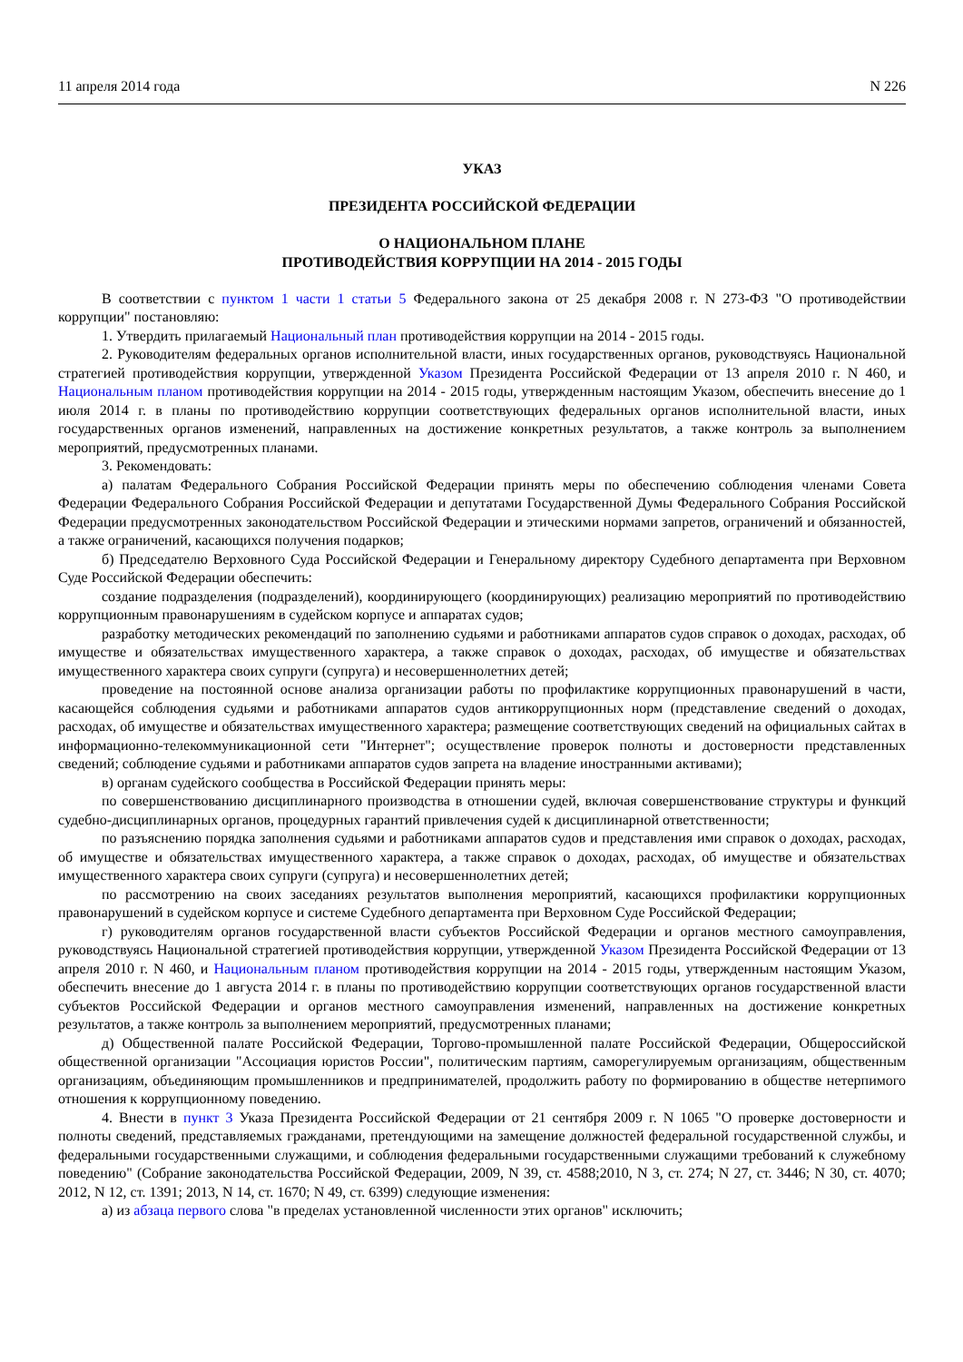11 апреля 2014 года N 226
УКАЗ
ПРЕЗИДЕНТА РОССИЙСКОЙ ФЕДЕРАЦИИ
О НАЦИОНАЛЬНОМ ПЛАНЕ
ПРОТИВОДЕЙСТВИЯ КОРРУПЦИИ НА 2014 - 2015 ГОДЫ
В соответствии с пунктом 1 части 1 статьи 5 Федерального закона от 25 декабря 2008 г. N 273-ФЗ "О противодействии коррупции" постановляю:
1. Утвердить прилагаемый Национальный план противодействия коррупции на 2014 - 2015 годы.
2. Руководителям федеральных органов исполнительной власти, иных государственных органов, руководствуясь Национальной стратегией противодействия коррупции, утвержденной Указом Президента Российской Федерации от 13 апреля 2010 г. N 460, и Национальным планом противодействия коррупции на 2014 - 2015 годы, утвержденным настоящим Указом, обеспечить внесение до 1 июля 2014 г. в планы по противодействию коррупции соответствующих федеральных органов исполнительной власти, иных государственных органов изменений, направленных на достижение конкретных результатов, а также контроль за выполнением мероприятий, предусмотренных планами.
3. Рекомендовать:
а) палатам Федерального Собрания Российской Федерации принять меры по обеспечению соблюдения членами Совета Федерации Федерального Собрания Российской Федерации и депутатами Государственной Думы Федерального Собрания Российской Федерации предусмотренных законодательством Российской Федерации и этическими нормами запретов, ограничений и обязанностей, а также ограничений, касающихся получения подарков;
б) Председателю Верховного Суда Российской Федерации и Генеральному директору Судебного департамента при Верховном Суде Российской Федерации обеспечить:
создание подразделения (подразделений), координирующего (координирующих) реализацию мероприятий по противодействию коррупционным правонарушениям в судейском корпусе и аппаратах судов;
разработку методических рекомендаций по заполнению судьями и работниками аппаратов судов справок о доходах, расходах, об имуществе и обязательствах имущественного характера, а также справок о доходах, расходах, об имуществе и обязательствах имущественного характера своих супруги (супруга) и несовершеннолетних детей;
проведение на постоянной основе анализа организации работы по профилактике коррупционных правонарушений в части, касающейся соблюдения судьями и работниками аппаратов судов антикоррупционных норм (представление сведений о доходах, расходах, об имуществе и обязательствах имущественного характера; размещение соответствующих сведений на официальных сайтах в информационно-телекоммуникационной сети "Интернет"; осуществление проверок полноты и достоверности представленных сведений; соблюдение судьями и работниками аппаратов судов запрета на владение иностранными активами);
в) органам судейского сообщества в Российской Федерации принять меры:
по совершенствованию дисциплинарного производства в отношении судей, включая совершенствование структуры и функций судебно-дисциплинарных органов, процедурных гарантий привлечения судей к дисциплинарной ответственности;
по разъяснению порядка заполнения судьями и работниками аппаратов судов и представления ими справок о доходах, расходах, об имуществе и обязательствах имущественного характера, а также справок о доходах, расходах, об имуществе и обязательствах имущественного характера своих супруги (супруга) и несовершеннолетних детей;
по рассмотрению на своих заседаниях результатов выполнения мероприятий, касающихся профилактики коррупционных правонарушений в судейском корпусе и системе Судебного департамента при Верховном Суде Российской Федерации;
г) руководителям органов государственной власти субъектов Российской Федерации и органов местного самоуправления, руководствуясь Национальной стратегией противодействия коррупции, утвержденной Указом Президента Российской Федерации от 13 апреля 2010 г. N 460, и Национальным планом противодействия коррупции на 2014 - 2015 годы, утвержденным настоящим Указом, обеспечить внесение до 1 августа 2014 г. в планы по противодействию коррупции соответствующих органов государственной власти субъектов Российской Федерации и органов местного самоуправления изменений, направленных на достижение конкретных результатов, а также контроль за выполнением мероприятий, предусмотренных планами;
д) Общественной палате Российской Федерации, Торгово-промышленной палате Российской Федерации, Общероссийской общественной организации "Ассоциация юристов России", политическим партиям, саморегулируемым организациям, общественным организациям, объединяющим промышленников и предпринимателей, продолжить работу по формированию в обществе нетерпимого отношения к коррупционному поведению.
4. Внести в пункт 3 Указа Президента Российской Федерации от 21 сентября 2009 г. N 1065 "О проверке достоверности и полноты сведений, представляемых гражданами, претендующими на замещение должностей федеральной государственной службы, и федеральными государственными служащими, и соблюдения федеральными государственными служащими требований к служебному поведению" (Собрание законодательства Российской Федерации, 2009, N 39, ст. 4588;2010, N 3, ст. 274; N 27, ст. 3446; N 30, ст. 4070; 2012, N 12, ст. 1391; 2013, N 14, ст. 1670; N 49, ст. 6399) следующие изменения:
а) из абзаца первого слова "в пределах установленной численности этих органов" исключить;